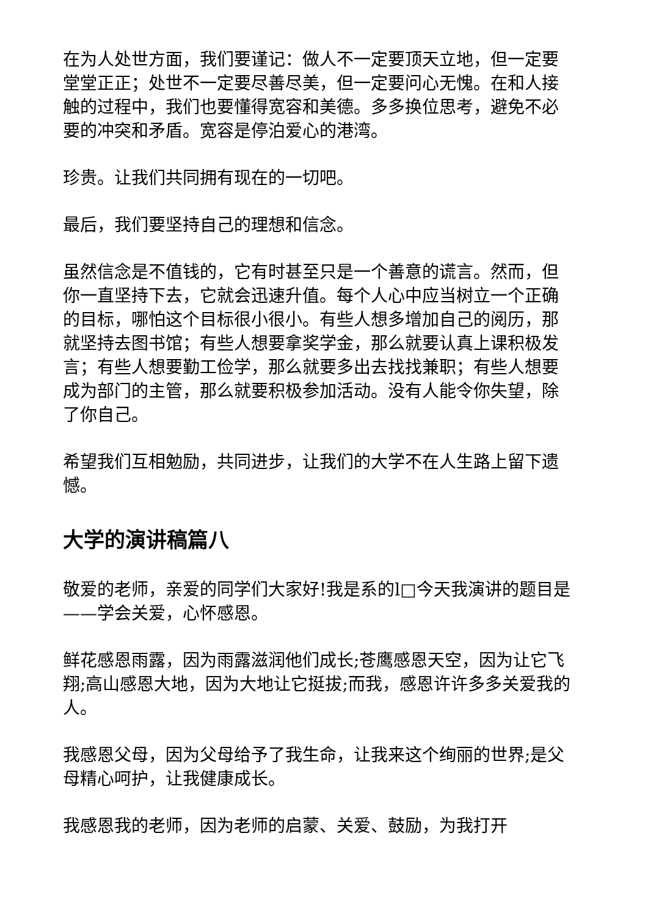在为人处世方面，我们要谨记：做人不一定要顶天立地，但一定要堂堂正正；处世不一定要尽善尽美，但一定要问心无愧。在和人接触的过程中，我们也要懂得宽容和美德。多多换位思考，避免不必要的冲突和矛盾。宽容是停泊爱心的港湾。
珍贵。让我们共同拥有现在的一切吧。
最后，我们要坚持自己的理想和信念。
虽然信念是不值钱的，它有时甚至只是一个善意的谎言。然而，但你一直坚持下去，它就会迅速升值。每个人心中应当树立一个正确的目标，哪怕这个目标很小很小。有些人想多增加自己的阅历，那就坚持去图书馆；有些人想要拿奖学金，那么就要认真上课积极发言；有些人想要勤工俭学，那么就要多出去找找兼职；有些人想要成为部门的主管，那么就要积极参加活动。没有人能令你失望，除了你自己。
希望我们互相勉励，共同进步，让我们的大学不在人生路上留下遗憾。
大学的演讲稿篇八
敬爱的老师，亲爱的同学们大家好!我是系的l□今天我演讲的题目是——学会关爱，心怀感恩。
鲜花感恩雨露，因为雨露滋润他们成长;苍鹰感恩天空，因为让它飞翔;高山感恩大地，因为大地让它挺拔;而我，感恩许许多多关爱我的人。
我感恩父母，因为父母给予了我生命，让我来这个绚丽的世界;是父母精心呵护，让我健康成长。
我感恩我的老师，因为老师的启蒙、关爱、鼓励，为我打开